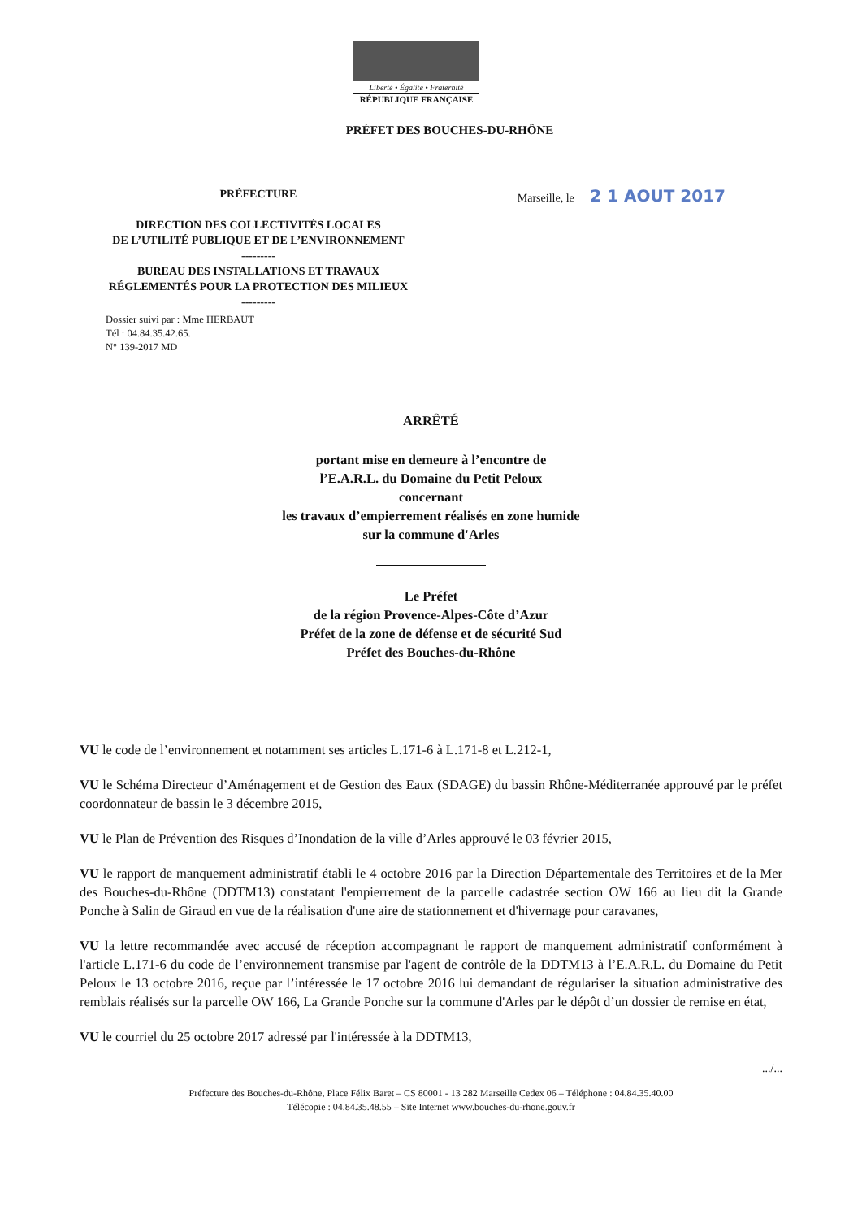Liberté • Égalité • Fraternité
RÉPUBLIQUE FRANÇAISE
PRÉFET DES BOUCHES-DU-RHÔNE
PRÉFECTURE
DIRECTION DES COLLECTIVITÉS LOCALES
DE L’UTILITÉ PUBLIQUE ET DE L’ENVIRONNEMENT
---------
BUREAU DES INSTALLATIONS ET TRAVAUX
RÉGLEMENTÉS POUR LA PROTECTION DES MILIEUX
---------
Marseille, le 2 1 AOUT 2017
Dossier suivi par : Mme HERBAUT
Tél : 04.84.35.42.65.
N° 139-2017 MD
ARRÊTÉ
portant mise en demeure à l’encontre de
l’E.A.R.L. du Domaine du Petit Peloux
concernant
les travaux d’empierrement réalisés en zone humide
sur la commune d'Arles
Le Préfet
de la région Provence-Alpes-Côte d’Azur
Préfet de la zone de défense et de sécurité Sud
Préfet des Bouches-du-Rhône
VU le code de l’environnement et notamment ses articles L.171-6 à L.171-8 et L.212-1,
VU le Schéma Directeur d’Aménagement et de Gestion des Eaux (SDAGE) du bassin Rhône-Méditerranée approuvé par le préfet coordonnateur de bassin le 3 décembre 2015,
VU le Plan de Prévention des Risques d’Inondation de la ville d’Arles approuvé le 03 février 2015,
VU le rapport de manquement administratif établi le 4 octobre 2016 par la Direction Départementale des Territoires et de la Mer des Bouches-du-Rhône (DDTM13) constatant l'empierrement de la parcelle cadastrée section OW 166 au lieu dit la Grande Ponche à Salin de Giraud en vue de la réalisation d'une aire de stationnement et d'hivernage pour caravanes,
VU la lettre recommandée avec accusé de réception accompagnant le rapport de manquement administratif conformément à l'article L.171-6 du code de l’environnement transmise par l'agent de contrôle de la DDTM13 à l’E.A.R.L. du Domaine du Petit Peloux le 13 octobre 2016, reçue par l’intéressée le 17 octobre 2016 lui demandant de régulariser la situation administrative des remblais réalisés sur la parcelle OW 166, La Grande Ponche sur la commune d'Arles par le dépôt d’un dossier de remise en état,
VU le courriel du 25 octobre 2017 adressé par l'intéressée à la DDTM13,
.../...
Préfecture des Bouches-du-Rhône, Place Félix Baret – CS 80001 - 13 282 Marseille Cedex 06 – Téléphone : 04.84.35.40.00
Télécopie : 04.84.35.48.55 – Site Internet www.bouches-du-rhone.gouv.fr